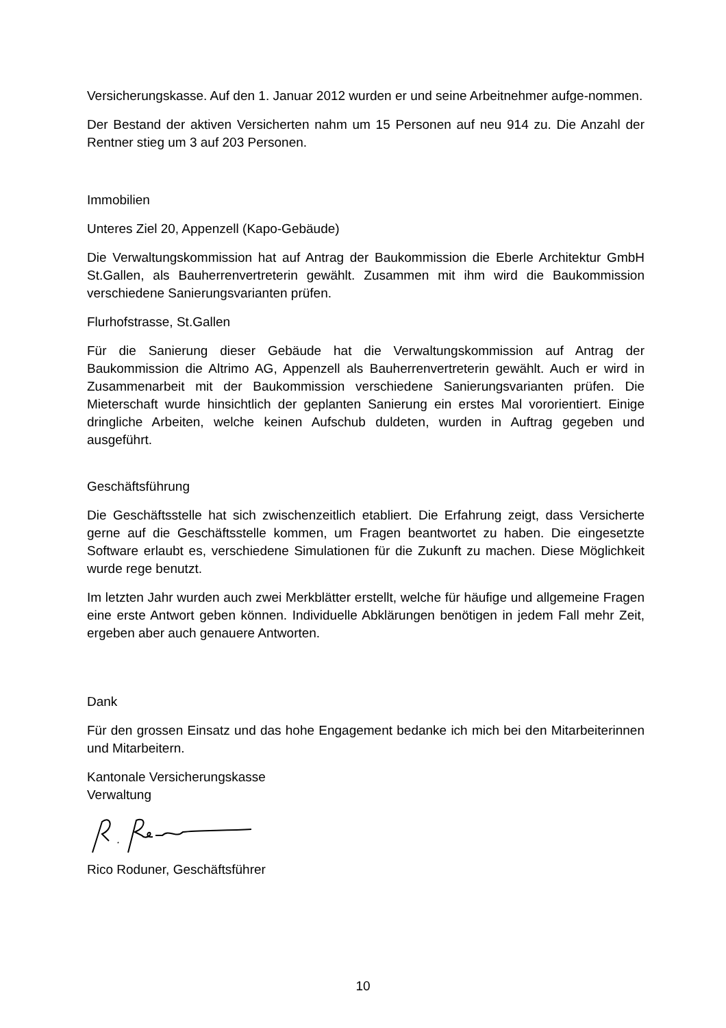Versicherungskasse. Auf den 1. Januar 2012 wurden er und seine Arbeitnehmer aufge-nommen.
Der Bestand der aktiven Versicherten nahm um 15 Personen auf neu 914 zu. Die Anzahl der Rentner stieg um 3 auf 203 Personen.
Immobilien
Unteres Ziel 20, Appenzell (Kapo-Gebäude)
Die Verwaltungskommission hat auf Antrag der Baukommission die Eberle Architektur GmbH St.Gallen, als Bauherrenvertreterin gewählt. Zusammen mit ihm wird die Baukommission verschiedene Sanierungsvarianten prüfen.
Flurhofstrasse, St.Gallen
Für die Sanierung dieser Gebäude hat die Verwaltungskommission auf Antrag der Baukommission die Altrimo AG, Appenzell als Bauherrenvertreterin gewählt. Auch er wird in Zusammenarbeit mit der Baukommission verschiedene Sanierungsvarianten prüfen. Die Mieterschaft wurde hinsichtlich der geplanten Sanierung ein erstes Mal vororientiert. Einige dringliche Arbeiten, welche keinen Aufschub duldeten, wurden in Auftrag gegeben und ausgeführt.
Geschäftsführung
Die Geschäftsstelle hat sich zwischenzeitlich etabliert. Die Erfahrung zeigt, dass Versicherte gerne auf die Geschäftsstelle kommen, um Fragen beantwortet zu haben. Die eingesetzte Software erlaubt es, verschiedene Simulationen für die Zukunft zu machen. Diese Möglichkeit wurde rege benutzt.
Im letzten Jahr wurden auch zwei Merkblätter erstellt, welche für häufige und allgemeine Fragen eine erste Antwort geben können. Individuelle Abklärungen benötigen in jedem Fall mehr Zeit, ergeben aber auch genauere Antworten.
Dank
Für den grossen Einsatz und das hohe Engagement bedanke ich mich bei den Mitarbeiterinnen und Mitarbeitern.
Kantonale Versicherungskasse
Verwaltung
Rico Roduner, Geschäftsführer
10